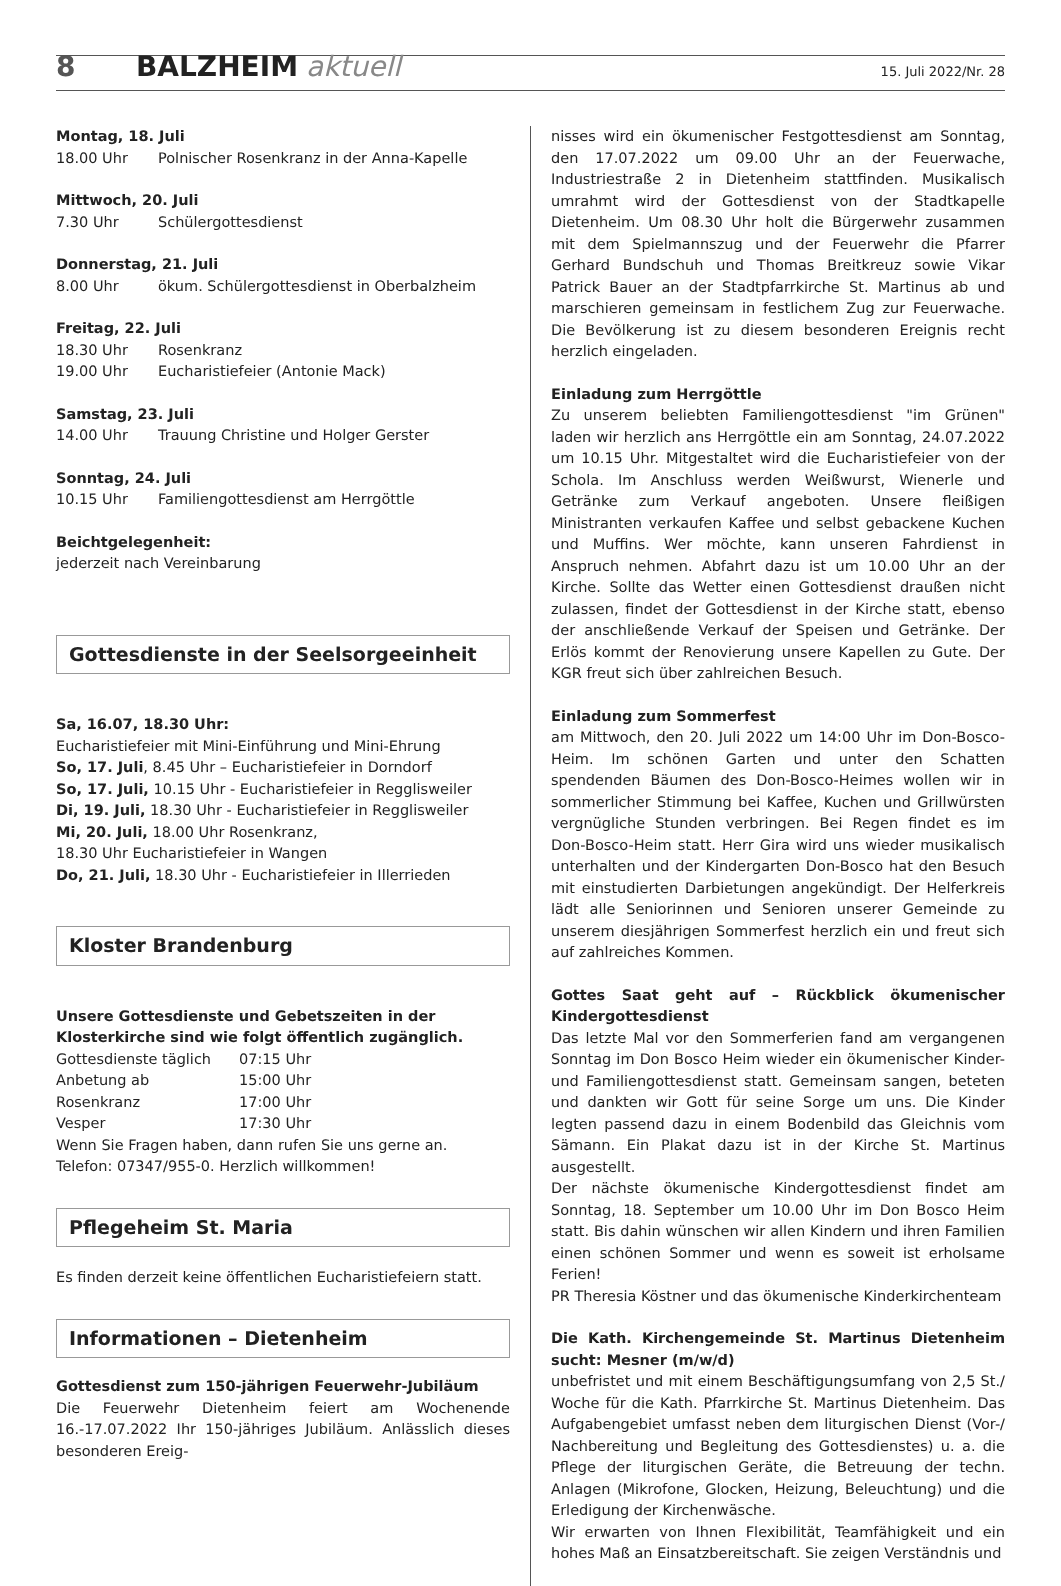8 BALZHEIM aktuell 15. Juli 2022/Nr. 28
Montag, 18. Juli
18.00 Uhr Polnischer Rosenkranz in der Anna-Kapelle
Mittwoch, 20. Juli
7.30 Uhr Schülergottesdienst
Donnerstag, 21. Juli
8.00 Uhr ökum. Schülergottesdienst in Oberbalzheim
Freitag, 22. Juli
18.30 Uhr Rosenkranz
19.00 Uhr Eucharistiefeier (Antonie Mack)
Samstag, 23. Juli
14.00 Uhr Trauung Christine und Holger Gerster
Sonntag, 24. Juli
10.15 Uhr Familiengottesdienst am Herrgöttle
Beichtgelegenheit:
jederzeit nach Vereinbarung
Gottesdienste in der Seelsorgeeinheit
Sa, 16.07, 18.30 Uhr:
Eucharistiefeier mit Mini-Einführung und Mini-Ehrung
So, 17. Juli, 8.45 Uhr – Eucharistiefeier in Dorndorf
So, 17. Juli, 10.15 Uhr - Eucharistiefeier in Regglisweiler
Di, 19. Juli, 18.30 Uhr - Eucharistiefeier in Regglisweiler
Mi, 20. Juli, 18.00 Uhr Rosenkranz,
18.30 Uhr Eucharistiefeier in Wangen
Do, 21. Juli, 18.30 Uhr - Eucharistiefeier in Illerrieden
Kloster Brandenburg
Unsere Gottesdienste und Gebetszeiten in der Klosterkirche sind wie folgt öffentlich zugänglich.
Gottesdienste täglich 07:15 Uhr
Anbetung ab 15:00 Uhr
Rosenkranz 17:00 Uhr
Vesper 17:30 Uhr
Wenn Sie Fragen haben, dann rufen Sie uns gerne an.
Telefon: 07347/955-0. Herzlich willkommen!
Pflegeheim St. Maria
Es finden derzeit keine öffentlichen Eucharistiefeiern statt.
Informationen – Dietenheim
Gottesdienst zum 150-jährigen Feuerwehr-Jubiläum
Die Feuerwehr Dietenheim feiert am Wochenende 16.-17.07.2022 Ihr 150-jähriges Jubiläum. Anlässlich dieses besonderen Ereig-
nisses wird ein ökumenischer Festgottesdienst am Sonntag, den 17.07.2022 um 09.00 Uhr an der Feuerwache, Industriestraße 2 in Dietenheim stattfinden. Musikalisch umrahmt wird der Gottesdienst von der Stadtkapelle Dietenheim. Um 08.30 Uhr holt die Bürgerwehr zusammen mit dem Spielmannszug und der Feuerwehr die Pfarrer Gerhard Bundschuh und Thomas Breitkreuz sowie Vikar Patrick Bauer an der Stadtpfarrkirche St. Martinus ab und marschieren gemeinsam in festlichem Zug zur Feuerwache. Die Bevölkerung ist zu diesem besonderen Ereignis recht herzlich eingeladen.
Einladung zum Herrgöttle
Zu unserem beliebten Familiengottesdienst "im Grünen" laden wir herzlich ans Herrgöttle ein am Sonntag, 24.07.2022 um 10.15 Uhr. Mitgestaltet wird die Eucharistiefeier von der Schola. Im Anschluss werden Weißwurst, Wienerle und Getränke zum Verkauf angeboten. Unsere fleißigen Ministranten verkaufen Kaffee und selbst gebackene Kuchen und Muffins. Wer möchte, kann unseren Fahrdienst in Anspruch nehmen. Abfahrt dazu ist um 10.00 Uhr an der Kirche. Sollte das Wetter einen Gottesdienst draußen nicht zulassen, findet der Gottesdienst in der Kirche statt, ebenso der anschließende Verkauf der Speisen und Getränke. Der Erlös kommt der Renovierung unsere Kapellen zu Gute. Der KGR freut sich über zahlreichen Besuch.
Einladung zum Sommerfest
am Mittwoch, den 20. Juli 2022 um 14:00 Uhr im Don-Bosco-Heim. Im schönen Garten und unter den Schatten spendenden Bäumen des Don-Bosco-Heimes wollen wir in sommerlicher Stimmung bei Kaffee, Kuchen und Grillwürsten vergnügliche Stunden verbringen. Bei Regen findet es im Don-Bosco-Heim statt. Herr Gira wird uns wieder musikalisch unterhalten und der Kindergarten Don-Bosco hat den Besuch mit einstudierten Darbietungen angekündigt. Der Helferkreis lädt alle Seniorinnen und Senioren unserer Gemeinde zu unserem diesjährigen Sommerfest herzlich ein und freut sich auf zahlreiches Kommen.
Gottes Saat geht auf – Rückblick ökumenischer Kindergottesdienst
Das letzte Mal vor den Sommerferien fand am vergangenen Sonntag im Don Bosco Heim wieder ein ökumenischer Kinder- und Familiengottesdienst statt. Gemeinsam sangen, beteten und dankten wir Gott für seine Sorge um uns. Die Kinder legten passend dazu in einem Bodenbild das Gleichnis vom Sämann. Ein Plakat dazu ist in der Kirche St. Martinus ausgestellt.
Der nächste ökumenische Kindergottesdienst findet am Sonntag, 18. September um 10.00 Uhr im Don Bosco Heim statt. Bis dahin wünschen wir allen Kindern und ihren Familien einen schönen Sommer und wenn es soweit ist erholsame Ferien!
PR Theresia Köstner und das ökumenische Kinderkirchenteam
Die Kath. Kirchengemeinde St. Martinus Dietenheim sucht: Mesner (m/w/d)
unbefristet und mit einem Beschäftigungsumfang von 2,5 St./ Woche für die Kath. Pfarrkirche St. Martinus Dietenheim. Das Aufgabengebiet umfasst neben dem liturgischen Dienst (Vor-/ Nachbereitung und Begleitung des Gottesdienstes) u. a. die Pflege der liturgischen Geräte, die Betreuung der techn. Anlagen (Mikrofone, Glocken, Heizung, Beleuchtung) und die Erledigung der Kirchenwäsche.
Wir erwarten von Ihnen Flexibilität, Teamfähigkeit und ein hohes Maß an Einsatzbereitschaft. Sie zeigen Verständnis und